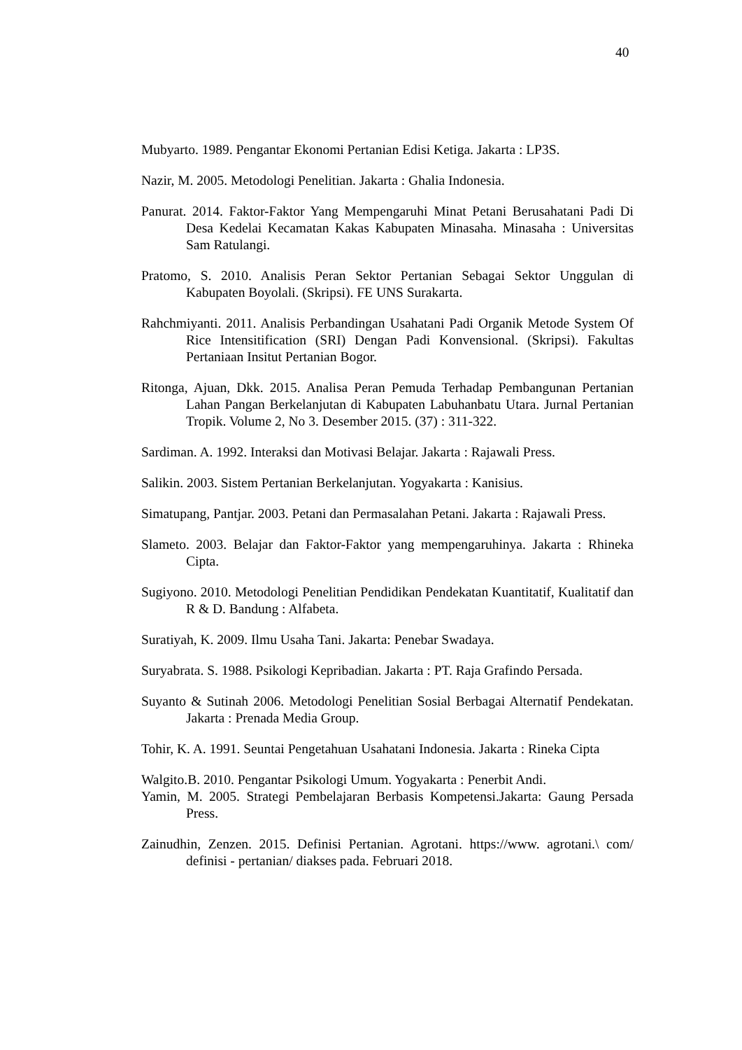40
Mubyarto. 1989. Pengantar Ekonomi Pertanian Edisi Ketiga. Jakarta : LP3S.
Nazir, M. 2005. Metodologi Penelitian. Jakarta : Ghalia Indonesia.
Panurat. 2014. Faktor-Faktor Yang Mempengaruhi Minat Petani Berusahatani Padi Di Desa Kedelai Kecamatan Kakas Kabupaten Minasaha. Minasaha : Universitas Sam Ratulangi.
Pratomo, S. 2010. Analisis Peran Sektor Pertanian Sebagai Sektor Unggulan di Kabupaten Boyolali. (Skripsi). FE UNS Surakarta.
Rahchmiyanti. 2011. Analisis Perbandingan Usahatani Padi Organik Metode System Of Rice Intensitification (SRI) Dengan Padi Konvensional. (Skripsi). Fakultas Pertaniaan Insitut Pertanian Bogor.
Ritonga, Ajuan, Dkk. 2015. Analisa Peran Pemuda Terhadap Pembangunan Pertanian Lahan Pangan Berkelanjutan di Kabupaten Labuhanbatu Utara. Jurnal Pertanian Tropik. Volume 2, No 3. Desember 2015. (37) : 311-322.
Sardiman. A. 1992. Interaksi dan Motivasi Belajar. Jakarta : Rajawali Press.
Salikin. 2003. Sistem Pertanian Berkelanjutan. Yogyakarta : Kanisius.
Simatupang, Pantjar. 2003. Petani dan Permasalahan Petani. Jakarta : Rajawali Press.
Slameto. 2003. Belajar dan Faktor-Faktor yang mempengaruhinya. Jakarta : Rhineka Cipta.
Sugiyono. 2010. Metodologi Penelitian Pendidikan Pendekatan Kuantitatif, Kualitatif dan R & D. Bandung : Alfabeta.
Suratiyah, K. 2009. Ilmu Usaha Tani. Jakarta: Penebar Swadaya.
Suryabrata. S. 1988. Psikologi Kepribadian. Jakarta : PT. Raja Grafindo Persada.
Suyanto & Sutinah 2006. Metodologi Penelitian Sosial Berbagai Alternatif Pendekatan. Jakarta : Prenada Media Group.
Tohir, K. A. 1991. Seuntai Pengetahuan Usahatani Indonesia. Jakarta : Rineka Cipta
Walgito.B. 2010. Pengantar Psikologi Umum. Yogyakarta : Penerbit Andi.
Yamin, M. 2005. Strategi Pembelajaran Berbasis Kompetensi.Jakarta: Gaung Persada Press.
Zainudhin, Zenzen. 2015. Definisi Pertanian. Agrotani. https://www. agrotani.\ com/ definisi - pertanian/ diakses pada. Februari 2018.